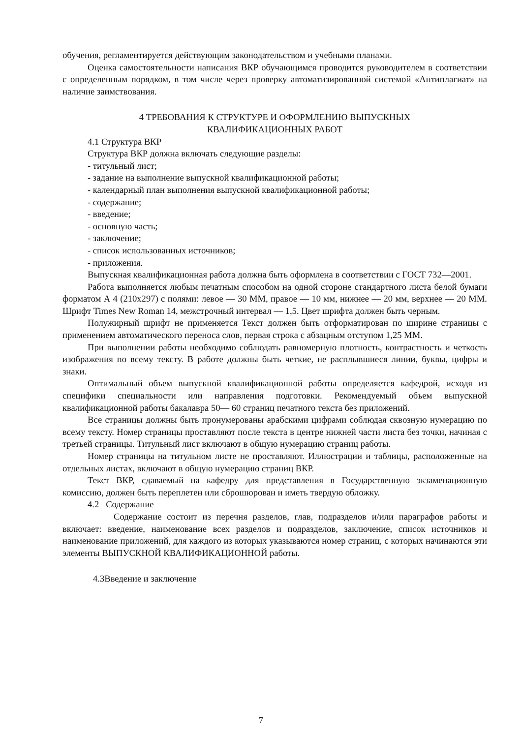обучения, регламентируется действующим законодательством и учебными планами.
Оценка самостоятельности написания ВКР обучающимся проводится руководителем в соответствии с определенным порядком, в том числе через проверку автоматизированной системой «Антиплагиат» на наличие заимствования.
4 ТРЕБОВАНИЯ К СТРУКТУРЕ И ОФОРМЛЕНИЮ ВЫПУСКНЫХ
КВАЛИФИКАЦИОННЫХ РАБОТ
4.1 Структура ВКР
Структура ВКР должна включать следующие разделы:
- титульный лист;
- задание на выполнение выпускной квалификационной работы;
- календарный план выполнения выпускной квалификационной работы;
- содержание;
- введение;
- основную часть;
- заключение;
- список использованных источников;
- приложения.
Выпускная квалификационная работа должна быть оформлена в соответствии с ГОСТ 732—2001.
Работа выполняется любым печатным способом на одной стороне стандартного листа белой бумаги форматом А 4 (210x297) с полями: левое — 30 ММ, правое — 10 мм, нижнее — 20 мм, верхнее — 20 ММ. Шрифт Times New Roman 14, межстрочный интервал — 1,5. Цвет шрифта должен быть черным.
Полужирный шрифт не применяется Текст должен быть отформатирован по ширине страницы с применением автоматического переноса слов, первая строка с абзацным отступом 1,25 ММ.
При выполнении работы необходимо соблюдать равномерную плотность, контрастность и четкость изображения по всему тексту. В работе должны быть четкие, не расплывшиеся линии, буквы, цифры и знаки.
Оптимальный объем выпускной квалификационной работы определяется кафедрой, исходя из специфики специальности или направления подготовки. Рекомендуемый объем выпускной квалификационной работы бакалавра 50— 60 страниц печатного текста без приложений.
Все страницы должны быть пронумерованы арабскими цифрами соблюдая сквозную нумерацию по всему тексту. Номер страницы проставляют после текста в центре нижней части листа без точки, начиная с третьей страницы. Титульный лист включают в общую нумерацию страниц работы.
Номер страницы на титульном листе не проставляют. Иллюстрации и таблицы, расположенные на отдельных листах, включают в общую нумерацию страниц ВКР.
Текст ВКР, сдаваемый на кафедру для представления в Государственную экзаменационную комиссию, должен быть переплетен или сброшюрован и иметь твердую обложку.
4.2 Содержание
Содержание состоит из перечня разделов, глав, подразделов и/или параграфов работы и включает: введение, наименование всех разделов и подразделов, заключение, список источников и наименование приложений, для каждого из которых указываются номер страниц, с которых начинаются эти элементы ВЫПУСКНОЙ КВАЛИФИКАЦИОННОЙ работы.
4.3Введение и заключение
7